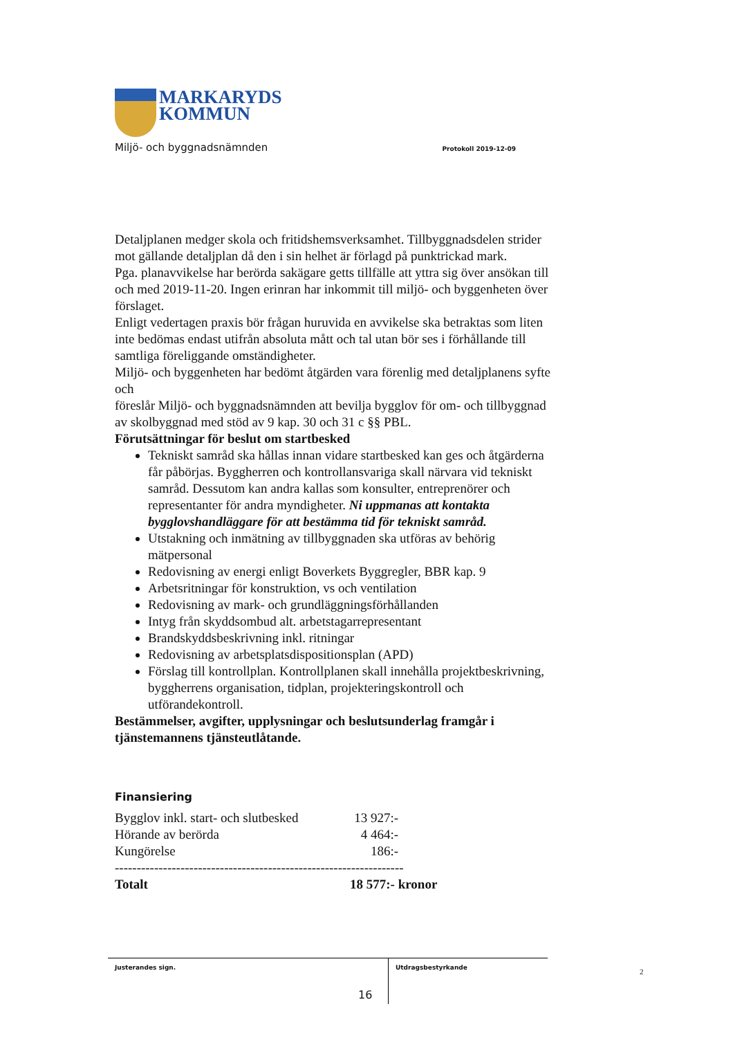MARKARYDS
KOMMUN
Miljö- och byggnadsnämnden Protokoll 2019-12-09
Detaljplanen medger skola och fritidshemsverksamhet. Tillbyggnadsdelen strider mot gällande detaljplan då den i sin helhet är förlagd på punktrickad mark.
Pga. planavvikelse har berörda sakägare getts tillfälle att yttra sig över ansökan till och med 2019-11-20. Ingen erinran har inkommit till miljö- och byggenheten över förslaget.
Enligt vedertagen praxis bör frågan huruvida en avvikelse ska betraktas som liten inte bedömas endast utifrån absoluta mått och tal utan bör ses i förhållande till samtliga föreliggande omständigheter.
Miljö- och byggenheten har bedömt åtgärden vara förenlig med detaljplanens syfte och
föreslår Miljö- och byggnadsnämnden att bevilja bygglov för om- och tillbyggnad av skolbyggnad med stöd av 9 kap. 30 och 31 c §§ PBL.
Förutsättningar för beslut om startbesked
Tekniskt samråd ska hållas innan vidare startbesked kan ges och åtgärderna får påbörjas. Byggherren och kontrollansvariga skall närvara vid tekniskt samråd. Dessutom kan andra kallas som konsulter, entreprenörer och representanter för andra myndigheter. Ni uppmanas att kontakta bygglovshandläggare för att bestämma tid för tekniskt samråd.
Utstakning och inmätning av tillbyggnaden ska utföras av behörig mätpersonal
Redovisning av energi enligt Boverkets Byggregler, BBR kap. 9
Arbetsritningar för konstruktion, vs och ventilation
Redovisning av mark- och grundläggningsförhållanden
Intyg från skyddsombud alt. arbetstagarrepresentant
Brandskyddsbeskrivning inkl. ritningar
Redovisning av arbetsplatsdispositionsplan (APD)
Förslag till kontrollplan. Kontrollplanen skall innehålla projektbeskrivning, byggherrens organisation, tidplan, projekteringskontroll och utförandekontroll.
Bestämmelser, avgifter, upplysningar och beslutsunderlag framgår i tjänstemannens tjänsteutlåtande.
Finansiering
| Bygglov inkl. start- och slutbesked | 13 927:- | |
| Hörande av berörda | 4 464:- | |
| Kungörelse | 186:- | |
| ------------------------------------------------------------------ | | |
| Totalt | 18 577:- kronor | |
Justerandes sign.
Utdragsbestyrkande
2
16